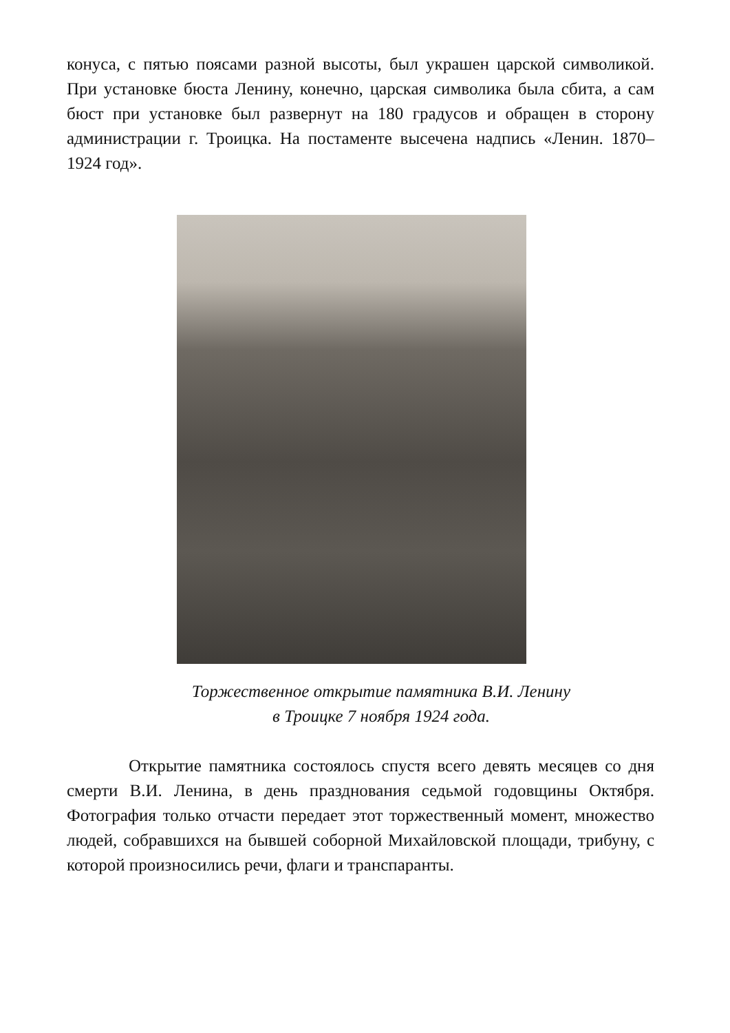конуса, с пятью поясами разной высоты, был украшен царской символикой. При установке бюста Ленину, конечно, царская символика была сбита, а сам бюст при установке был развернут на 180 градусов и обращен в сторону администрации г. Троицка. На постаменте высечена надпись «Ленин. 1870–1924 год».
Торжественное открытие памятника В.И. Ленину
в Троицке 7 ноября 1924 года.
Открытие памятника состоялось спустя всего девять месяцев со дня смерти В.И. Ленина, в день празднования седьмой годовщины Октября. Фотография только отчасти передает этот торжественный момент, множество людей, собравшихся на бывшей соборной Михайловской площади, трибуну, с которой произносились речи, флаги и транспаранты.